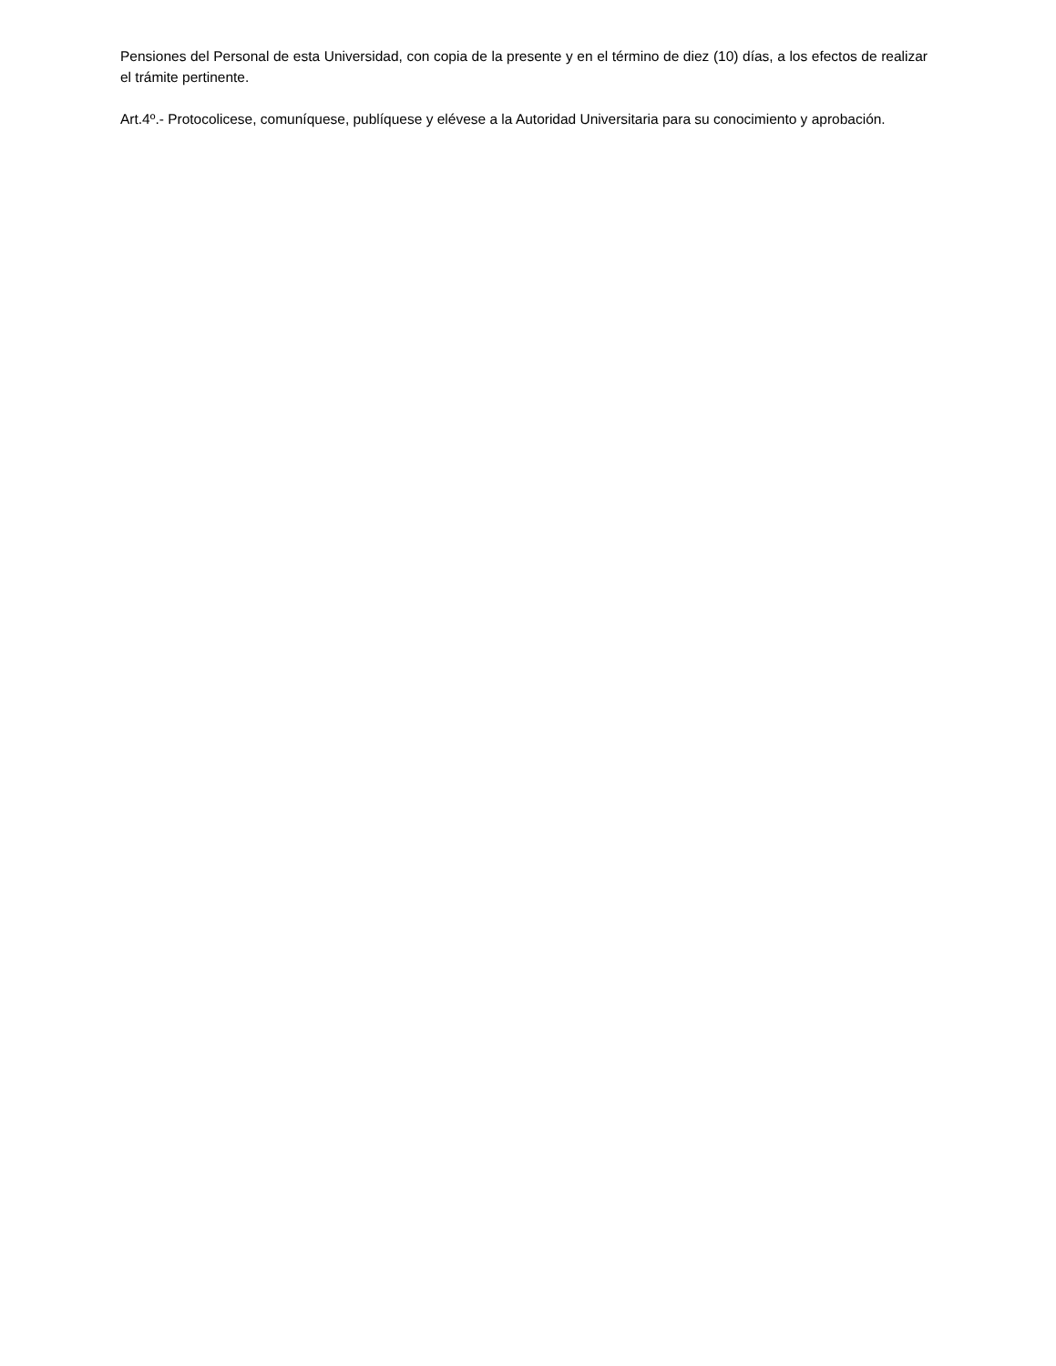Pensiones del Personal de esta Universidad, con copia de la presente y en el término de diez (10) días, a los efectos de realizar el trámite pertinente.
Art.4º.- Protocolicese, comuníquese, publíquese y elévese a la Autoridad Universitaria para su conocimiento y aprobación.